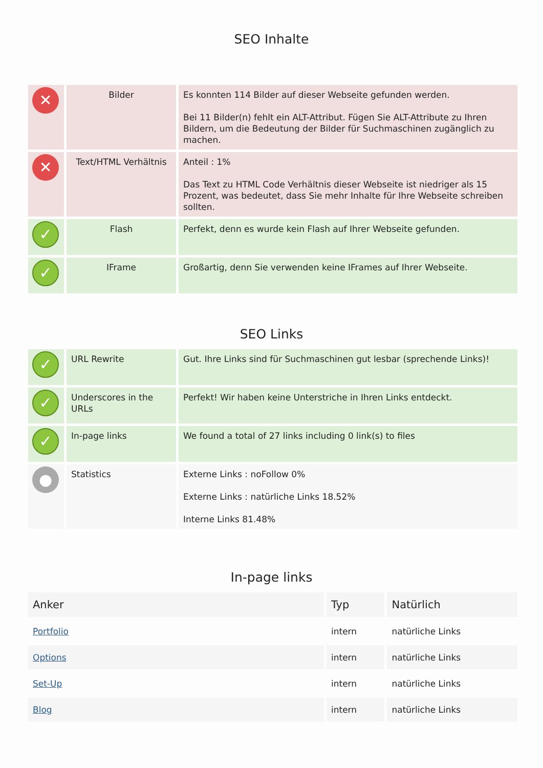SEO Inhalte
| ✕ | Bilder | Es konnten 114 Bilder auf dieser Webseite gefunden werden. Bei 11 Bilder(n) fehlt ein ALT-Attribut. Fügen Sie ALT-Attribute zu Ihren Bildern, um die Bedeutung der Bilder für Suchmaschinen zugänglich zu machen. |
| ✕ | Text/HTML Verhältnis | Anteil : 1% Das Text zu HTML Code Verhältnis dieser Webseite ist niedriger als 15 Prozent, was bedeutet, dass Sie mehr Inhalte für Ihre Webseite schreiben sollten. |
| ✓ | Flash | Perfekt, denn es wurde kein Flash auf Ihrer Webseite gefunden. |
| ✓ | IFrame | Großartig, denn Sie verwenden keine IFrames auf Ihrer Webseite. |
SEO Links
| ✓ | URL Rewrite | Gut. Ihre Links sind für Suchmaschinen gut lesbar (sprechende Links)! |
| ✓ | Underscores in the URLs | Perfekt! Wir haben keine Unterstriche in Ihren Links entdeckt. |
| ✓ | In-page links | We found a total of 27 links including 0 link(s) to files |
| ● | Statistics | Externe Links : noFollow 0% Externe Links : natürliche Links 18.52% Interne Links 81.48% |
In-page links
| Anker | Typ | Natürlich |
| --- | --- | --- |
| Portfolio | intern | natürliche Links |
| Options | intern | natürliche Links |
| Set-Up | intern | natürliche Links |
| Blog | intern | natürliche Links |